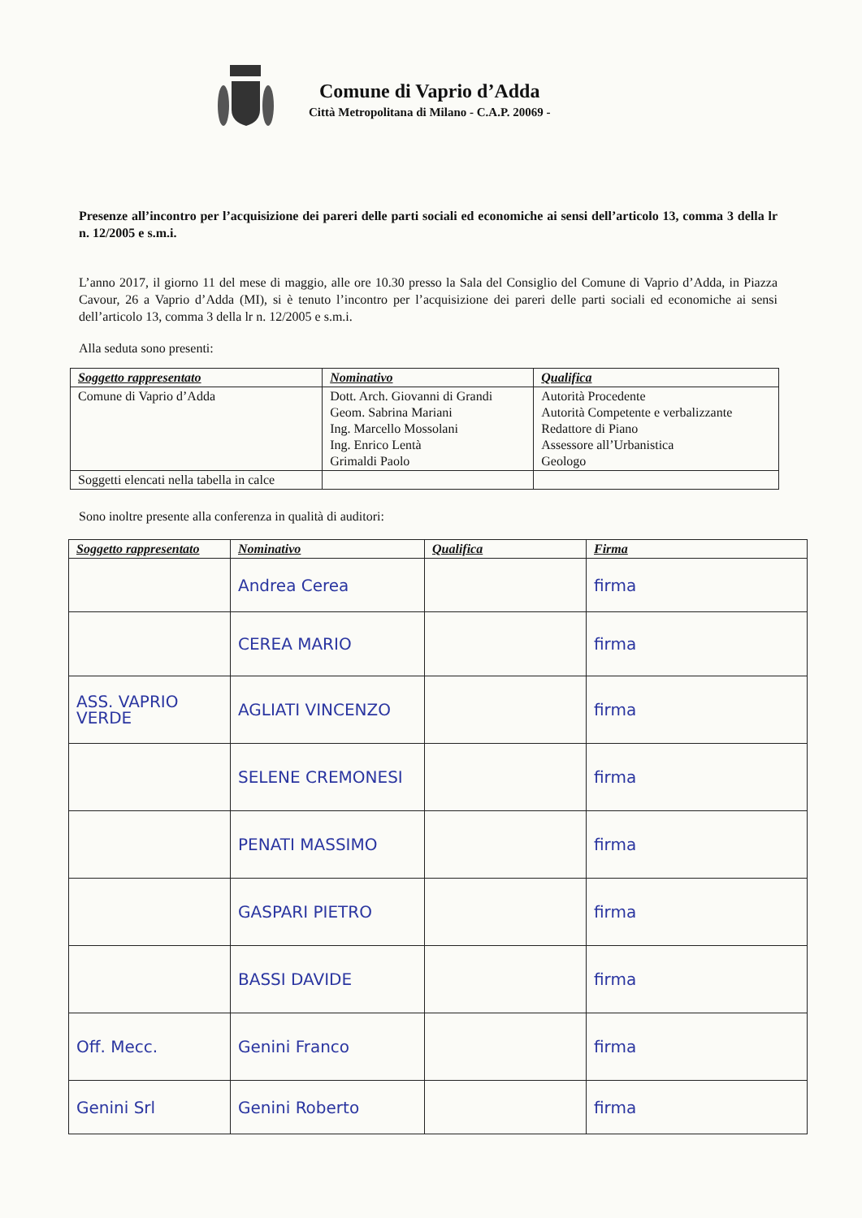Comune di Vaprio d’Adda
Città Metropolitana di Milano - C.A.P. 20069 -
Presenze all’incontro per l’acquisizione dei pareri delle parti sociali ed economiche ai sensi dell’articolo 13, comma 3 della lr n. 12/2005 e s.m.i.
L’anno 2017, il giorno 11 del mese di maggio, alle ore 10.30 presso la Sala del Consiglio del Comune di Vaprio d’Adda, in Piazza Cavour, 26 a Vaprio d’Adda (MI), si è tenuto l’incontro per l’acquisizione dei pareri delle parti sociali ed economiche ai sensi dell’articolo 13, comma 3 della lr n. 12/2005 e s.m.i.
Alla seduta sono presenti:
| Soggetto rappresentato | Nominativo | Qualifica |
| --- | --- | --- |
| Comune di Vaprio d’Adda | Dott. Arch. Giovanni di Grandi Geom. Sabrina Mariani Ing. Marcello Mossolani Ing. Enrico Lentà Grimaldi Paolo | Autorità Procedente Autorità Competente e verbalizzante Redattore di Piano Assessore all’Urbanistica Geologo |
| Soggetti elencati nella tabella in calce | | |
Sono inoltre presente alla conferenza in qualità di auditori:
| Soggetto rappresentato | Nominativo | Qualifica | Firma |
| --- | --- | --- | --- |
| | Andrea Cerea | | firma |
| | CEREA MARIO | | firma |
| ASS. VAPRIO VERDE | AGLIATI VINCENZO | | firma |
| | SELENE CREMONESI | | firma |
| | PENATI MASSIMO | | firma |
| | GASPARI PIETRO | | firma |
| | BASSI DAVIDE | | firma |
| Off. Mecc. | Genini Franco | | firma |
| Genini Srl | Genini Roberto | | firma |